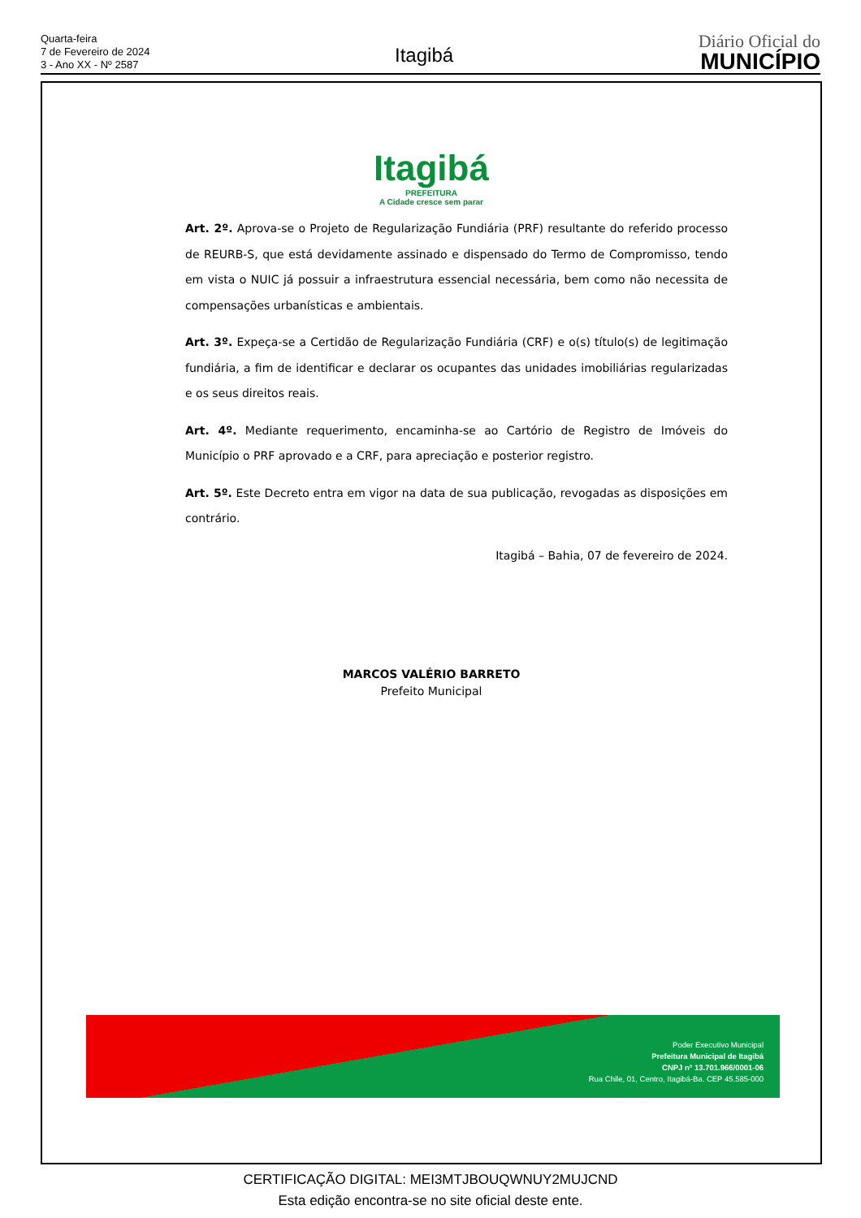Quarta-feira
7 de Fevereiro de 2024
3 - Ano XX - Nº 2587
Itagibá
Diário Oficial do
MUNICÍPIO
Itagibá
PREFEITURA
A Cidade cresce sem parar
Art. 2º. Aprova-se o Projeto de Regularização Fundiária (PRF) resultante do referido processo de REURB-S, que está devidamente assinado e dispensado do Termo de Compromisso, tendo em vista o NUIC já possuir a infraestrutura essencial necessária, bem como não necessita de compensações urbanísticas e ambientais.
Art. 3º. Expeça-se a Certidão de Regularização Fundiária (CRF) e o(s) título(s) de legitimação fundiária, a fim de identificar e declarar os ocupantes das unidades imobiliárias regularizadas e os seus direitos reais.
Art. 4º. Mediante requerimento, encaminha-se ao Cartório de Registro de Imóveis do Município o PRF aprovado e a CRF, para apreciação e posterior registro.
Art. 5º. Este Decreto entra em vigor na data de sua publicação, revogadas as disposições em contrário.
Itagibá – Bahia, 07 de fevereiro de 2024.
MARCOS VALÉRIO BARRETO
Prefeito Municipal
Poder Executivo Municipal
Prefeitura Municipal de Itagibá
CNPJ nº 13.701.966/0001-06
Rua Chile, 01, Centro, Itagibá-Ba. CEP 45.585-000
CERTIFICAÇÃO DIGITAL: MEI3MTJBOUQWNUY2MUJCND
Esta edição encontra-se no site oficial deste ente.